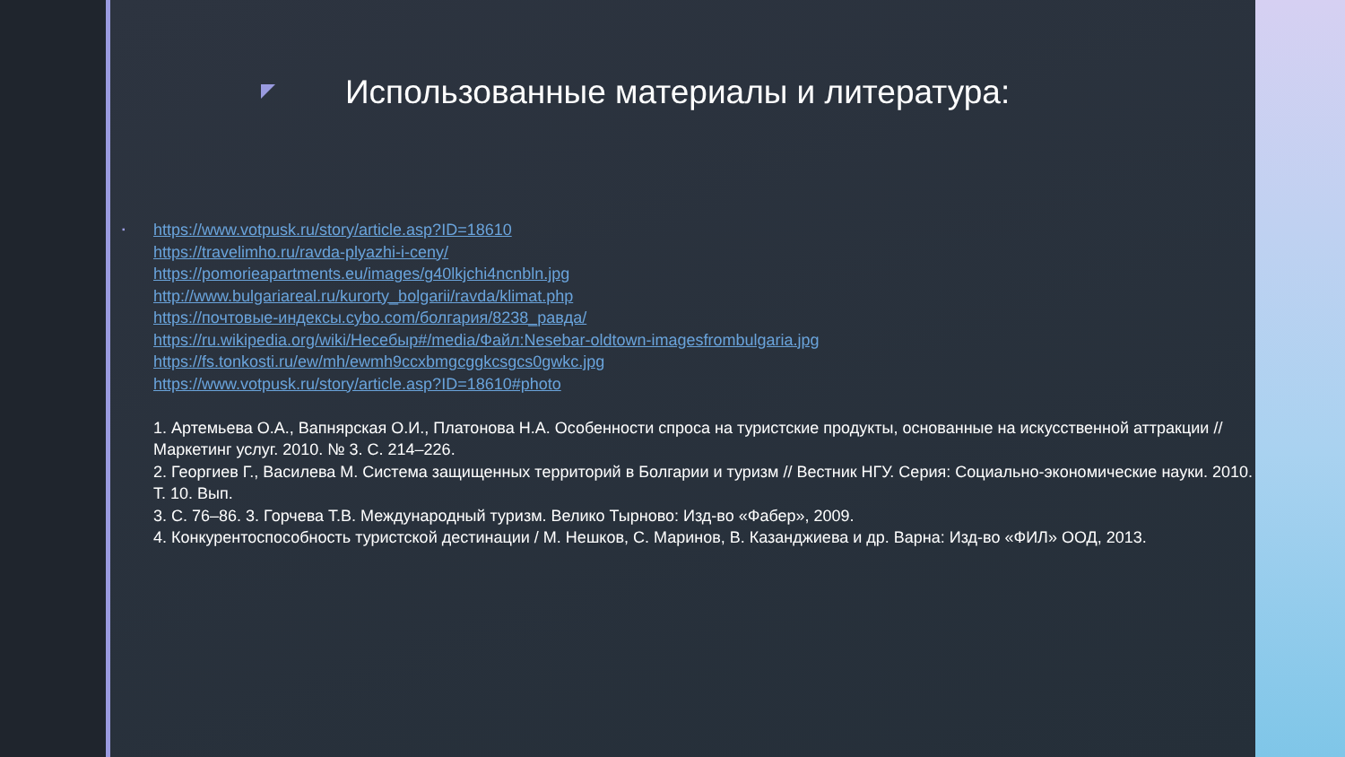Использованные материалы и литература:
▪ https://www.votpusk.ru/story/article.asp?ID=18610
https://travelimho.ru/ravda-plyazhi-i-ceny/
https://pomorieapartments.eu/images/g40lkjchi4ncnbln.jpg
http://www.bulgariareal.ru/kurorty_bolgarii/ravda/klimat.php
https://почтовые-индексы.cybo.com/болгария/8238_равда/
https://ru.wikipedia.org/wiki/Несебыр#/media/Файл:Nesebar-oldtown-imagesfrombulgaria.jpg
https://fs.tonkosti.ru/ew/mh/ewmh9ccxbmgcggkcsgcs0gwkc.jpg
https://www.votpusk.ru/story/article.asp?ID=18610#photo
1. Артемьева О.А., Вапнярская О.И., Платонова Н.А. Особенности спроса на туристские продукты, основанные на искусственной аттракции // Маркетинг услуг. 2010. № 3. С. 214–226.
2. Георгиев Г., Василева М. Система защищенных территорий в Болгарии и туризм // Вестник НГУ. Серия: Социально-экономические науки. 2010. Т. 10. Вып.
3. С. 76–86. 3. Горчева Т.В. Международный туризм. Велико Тырново: Изд-во «Фабер», 2009.
4. Конкурентоспособность туристской дестинации / М. Нешков, С. Маринов, В. Казанджиева и др. Варна: Изд-во «ФИЛ» ООД, 2013.